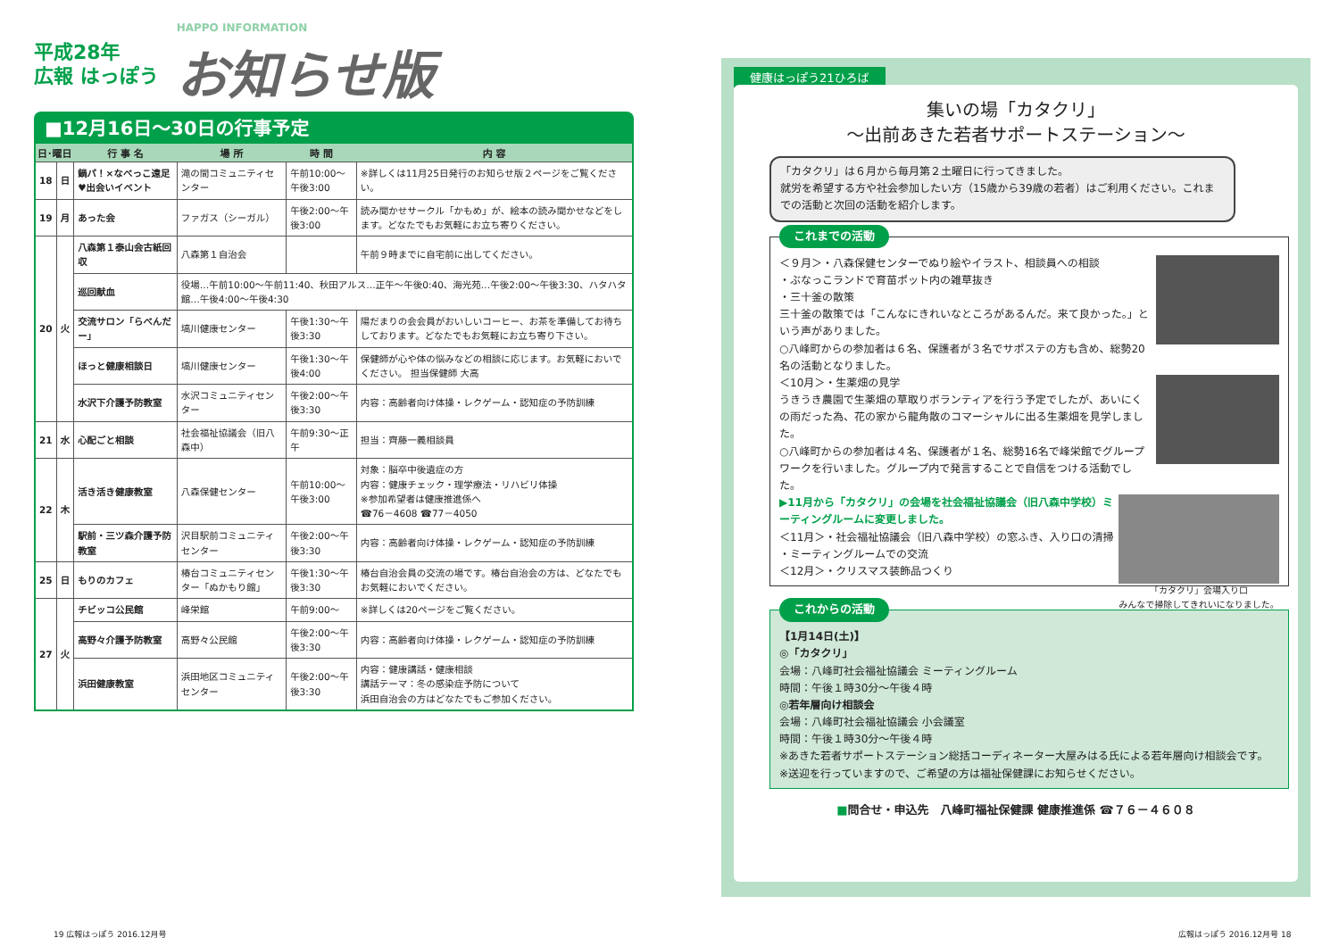平成28年
広報 はっぽう
HAPPO INFORMATION
お知らせ版
■12月16日～30日の行事予定
| 日･曜日 | | 行 事 名 | 場 所 | 時 間 | 内 容 |
| --- | --- | --- | --- | --- | --- |
| 18 | 日 | 鍋パ！×なべっこ遠足♥出会いイベント | 滝の間コミュニティセンター | 午前10:00～午後3:00 | ※詳しくは11月25日発行のお知らせ版２ページをご覧ください。 |
| 19 | 月 | あった会 | ファガス（シーガル） | 午後2:00～午後3:00 | 読み聞かせサークル「かもめ」が、絵本の読み聞かせなどをします。どなたでもお気軽にお立ち寄りください。 |
| 20 | 火 | 八森第１泰山会古紙回収 | 八森第１自治会 | | 午前９時までに自宅前に出してください。 |
| | | 巡回献血 | 役場…午前10:00～午前11:40、秋田アルス…正午～午後0:40、海光苑…午後2:00～午後3:30、ハタハタ館…午後4:00～午後4:30 | | |
| | | 交流サロン「らべんだー」 | 塙川健康センター | 午後1:30～午後3:30 | 陽だまりの会会員がおいしいコーヒー、お茶を準備してお待ちしております。どなたでもお気軽にお立ち寄り下さい。 |
| | | ほっと健康相談日 | 塙川健康センター | 午後1:30～午後4:00 | 保健師が心や体の悩みなどの相談に応じます。お気軽においでください。 担当保健師 大高 |
| | | 水沢下介護予防教室 | 水沢コミュニティセンター | 午後2:00～午後3:30 | 内容：高齢者向け体操・レクゲーム・認知症の予防訓練 |
| 21 | 水 | 心配ごと相談 | 社会福祉協議会（旧八森中） | 午前9:30～正午 | 担当：齊藤一義相談員 |
| 22 | 木 | 活き活き健康教室 | 八森保健センター | 午前10:00～午後3:00 | 対象：脳卒中後遺症の方 内容：健康チェック・理学療法・リハビリ体操 ※参加希望者は健康推進係へ ☎76－4608 ☎77－4050 |
| | | 駅前・三ツ森介護予防教室 | 沢目駅前コミュニティセンター | 午後2:00～午後3:30 | 内容：高齢者向け体操・レクゲーム・認知症の予防訓練 |
| 25 | 日 | もりのカフェ | 椿台コミュニティセンター「ぬかもり館」 | 午後1:30～午後3:30 | 椿台自治会員の交流の場です。椿台自治会の方は、どなたでもお気軽においでください。 |
| 27 | 火 | チビッコ公民館 | 峰栄館 | 午前9:00～ | ※詳しくは20ページをご覧ください。 |
| | | 高野々介護予防教室 | 高野々公民館 | 午後2:00～午後3:30 | 内容：高齢者向け体操・レクゲーム・認知症の予防訓練 |
| | | 浜田健康教室 | 浜田地区コミュニティセンター | 午後2:00～午後3:30 | 内容：健康講話・健康相談 講話テーマ：冬の感染症予防について 浜田自治会の方はどなたでもご参加ください。 |
健康はっぽう21ひろば
集いの場「カタクリ」
～出前あきた若者サポートステーション～
「カタクリ」は６月から毎月第２土曜日に行ってきました。
就労を希望する方や社会参加したい方（15歳から39歳の若者）はご利用ください。これまでの活動と次回の活動を紹介します。
これまでの活動
＜９月＞・八森保健センターでぬり絵やイラスト、相談員への相談
・ぶなっこランドで育苗ポット内の雑草抜き
・三十釜の散策
三十釜の散策では「こんなにきれいなところがあるんだ。来て良かった。」という声がありました。
○八峰町からの参加者は６名、保護者が３名でサポステの方も含め、総勢20名の活動となりました。
＜10月＞・生薬畑の見学
うきうき農園で生薬畑の草取りボランティアを行う予定でしたが、あいにくの雨だった為、花の家から龍角散のコマーシャルに出る生薬畑を見学しました。
○八峰町からの参加者は４名、保護者が１名、総勢16名で峰栄館でグループワークを行いました。グループ内で発言することで自信をつける活動でした。
「カタクリ」会場入り口
みんなで掃除してきれいになりました。
▶11月から「カタクリ」の会場を社会福祉協議会（旧八森中学校）ミーティングルームに変更しました。
＜11月＞・社会福祉協議会（旧八森中学校）の窓ふき、入り口の清掃
・ミーティングルームでの交流
＜12月＞・クリスマス装飾品つくり
これからの活動
【1月14日(土)】
◎「カタクリ」
会場：八峰町社会福祉協議会 ミーティングルーム
時間：午後１時30分～午後４時
◎若年層向け相談会
会場：八峰町社会福祉協議会 小会議室
時間：午後１時30分～午後４時
※あきた若者サポートステーション総括コーディネーター大屋みはる氏による若年層向け相談会です。
※送迎を行っていますので、ご希望の方は福祉保健課にお知らせください。
■問合せ・申込先　八峰町福祉保健課 健康推進係 ☎７６－４６０８
19 広報はっぽう 2016.12月号 広報はっぽう 2016.12月号 18